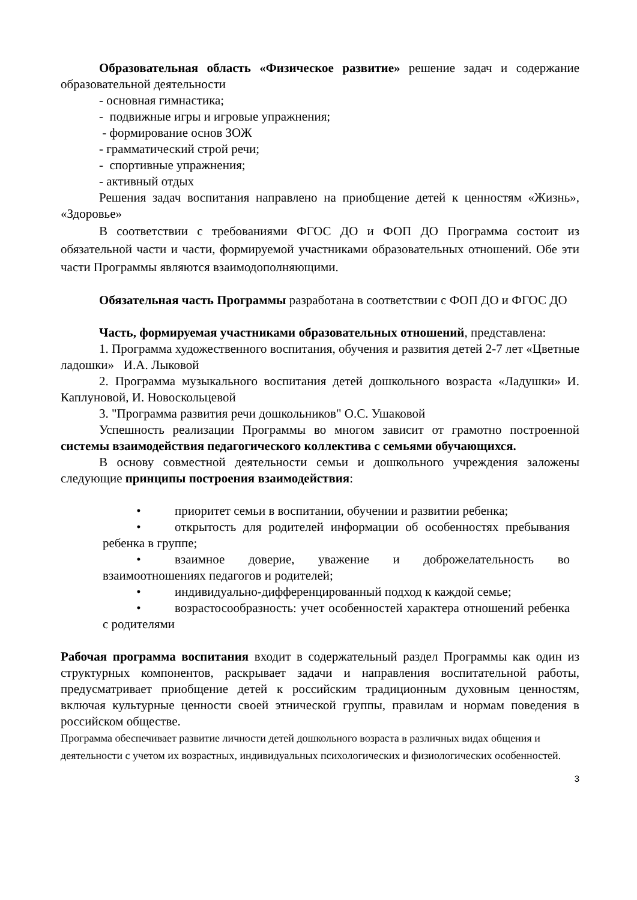Образовательная область «Физическое развитие» решение задач и содержание образовательной деятельности
- основная гимнастика;
- подвижные игры и игровые упражнения;
- формирование основ ЗОЖ
- грамматический строй речи;
- спортивные упражнения;
- активный отдых
Решения задач воспитания направлено на приобщение детей к ценностям «Жизнь», «Здоровье»
В соответствии с требованиями ФГОС ДО и ФОП ДО Программа состоит из обязательной части и части, формируемой участниками образовательных отношений. Обе эти части Программы являются взаимодополняющими.
Обязательная часть Программы разработана в соответствии с ФОП ДО и ФГОС ДО
Часть, формируемая участниками образовательных отношений, представлена:
1. Программа художественного воспитания, обучения и развития детей 2-7 лет «Цветные ладошки» И.А. Лыковой
2. Программа музыкального воспитания детей дошкольного возраста «Ладушки» И. Каплуновой, И. Новоскольцевой
3. "Программа развития речи дошкольников" О.С. Ушаковой
Успешность реализации Программы во многом зависит от грамотно построенной системы взаимодействия педагогического коллектива с семьями обучающихся.
В основу совместной деятельности семьи и дошкольного учреждения заложены следующие принципы построения взаимодействия:
• приоритет семьи в воспитании, обучении и развитии ребенка;
• открытость для родителей информации об особенностях пребывания ребенка в группе;
• взаимное доверие, уважение и доброжелательность во взаимоотношениях педагогов и родителей;
• индивидуально-дифференцированный подход к каждой семье;
• возрастосообразность: учет особенностей характера отношений ребенка с родителями
Рабочая программа воспитания входит в содержательный раздел Программы как один из структурных компонентов, раскрывает задачи и направления воспитательной работы, предусматривает приобщение детей к российским традиционным духовным ценностям, включая культурные ценности своей этнической группы, правилам и нормам поведения в российском обществе.
Программа обеспечивает развитие личности детей дошкольного возраста в различных видах общения и деятельности с учетом их возрастных, индивидуальных психологических и физиологических особенностей.
3